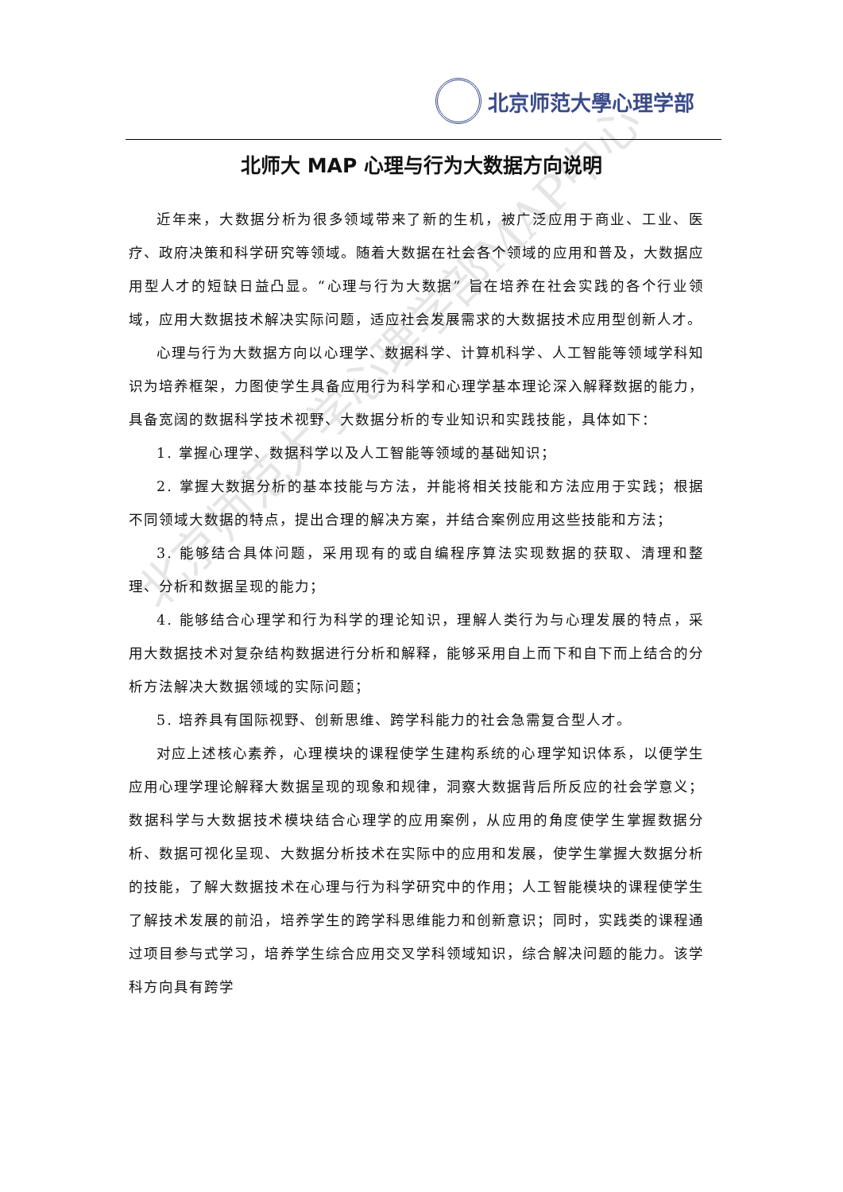北京师范大學心理学部
北师大 MAP 心理与行为大数据方向说明
近年来，大数据分析为很多领域带来了新的生机，被广泛应用于商业、工业、医疗、政府决策和科学研究等领域。随着大数据在社会各个领域的应用和普及，大数据应用型人才的短缺日益凸显。“心理与行为大数据” 旨在培养在社会实践的各个行业领域，应用大数据技术解决实际问题，适应社会发展需求的大数据技术应用型创新人才。
心理与行为大数据方向以心理学、数据科学、计算机科学、人工智能等领域学科知识为培养框架，力图使学生具备应用行为科学和心理学基本理论深入解释数据的能力，具备宽阔的数据科学技术视野、大数据分析的专业知识和实践技能，具体如下：
1. 掌握心理学、数据科学以及人工智能等领域的基础知识；
2. 掌握大数据分析的基本技能与方法，并能将相关技能和方法应用于实践；根据不同领域大数据的特点，提出合理的解决方案，并结合案例应用这些技能和方法；
3. 能够结合具体问题，采用现有的或自编程序算法实现数据的获取、清理和整理、分析和数据呈现的能力；
4. 能够结合心理学和行为科学的理论知识，理解人类行为与心理发展的特点，采用大数据技术对复杂结构数据进行分析和解释，能够采用自上而下和自下而上结合的分析方法解决大数据领域的实际问题；
5. 培养具有国际视野、创新思维、跨学科能力的社会急需复合型人才。
对应上述核心素养，心理模块的课程使学生建构系统的心理学知识体系，以便学生应用心理学理论解释大数据呈现的现象和规律，洞察大数据背后所反应的社会学意义；数据科学与大数据技术模块结合心理学的应用案例，从应用的角度使学生掌握数据分析、数据可视化呈现、大数据分析技术在实际中的应用和发展，使学生掌握大数据分析的技能，了解大数据技术在心理与行为科学研究中的作用；人工智能模块的课程使学生了解技术发展的前沿，培养学生的跨学科思维能力和创新意识；同时，实践类的课程通过项目参与式学习，培养学生综合应用交叉学科领域知识，综合解决问题的能力。该学科方向具有跨学
北京师范大学心理学部MAP中心